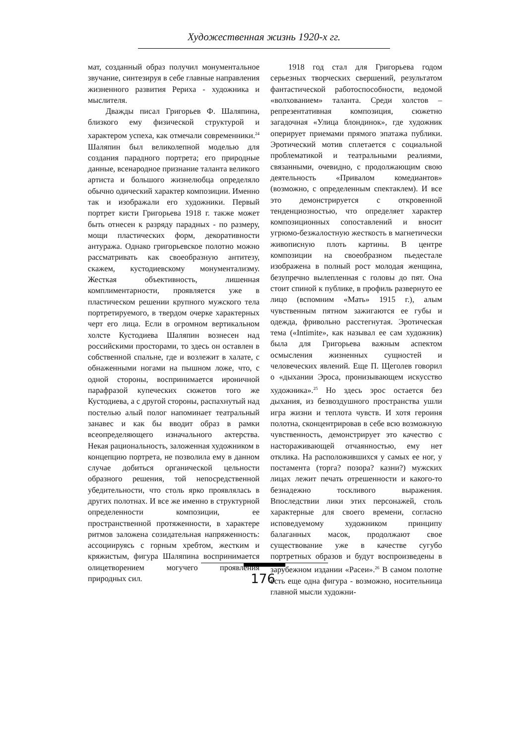Художественная жизнь 1920-х гг.
мат, созданный образ получил монументальное звучание, синтезируя в себе главные направления жизненного развития Рериха - художника и мыслителя.
Дважды писал Григорьев Ф. Шаляпина, близкого ему физической структурой и характером успеха, как отмечали современники.<sup>24</sup> Шаляпин был великолепной моделью для создания парадного портрета; его природные данные, всенародное признание таланта великого артиста и большого жизнелюбца определяло обычно одический характер композиции. Именно так и изображали его художники. Первый портрет кисти Григорьева 1918 г. также может быть отнесен к разряду парадных - по размеру, мощи пластических форм, декоративности антуража. Однако григорьевское полотно можно рассматривать как своеобразную антитезу, скажем, кустодиевскому монументализму. Жесткая объективность, лишенная комплиментарности, проявляется уже в пластическом решении крупного мужского тела портретируемого, в твердом очерке характерных черт его лица. Если в огромном вертикальном холсте Кустодиева Шаляпин вознесен над российскими просторами, то здесь он оставлен в собственной спальне, где и возлежит в халате, с обнаженными ногами на пышном ложе, что, с одной стороны, воспринимается ироничной парафразой купеческих сюжетов того же Кустодиева, а с другой стороны, распахнутый над постелью алый полог напоминает театральный занавес и как бы вводит образ в рамки всеопределяющего изначального актерства. Некая рациональность, заложенная художником в концепцию портрета, не позволила ему в данном случае добиться органической цельности образного решения, той непосредственной убедительности, что столь ярко проявлялась в других полотнах. И все же именно в структурной определенности композиции, ее пространственной протяженности, в характере ритмов заложена созидательная напряженность: ассоциируясь с горным хребтом, жестким и кряжистым, фигура Шаляпина воспринимается олицетворением могучего проявления природных сил.
1918 год стал для Григорьева годом серьезных творческих свершений, результатом фантастической работоспособности, ведомой «волхованием» таланта. Среди холстов – репрезентативная композиция, сюжетно загадочная «Улица блондинок», где художник оперирует приемами прямого эпатажа публики. Эротический мотив сплетается с социальной проблематикой и театральными реалиями, связанными, очевидно, с продолжающим свою деятельность «Привалом комедиантов» (возможно, с определенным спектаклем). И все это демонстрируется с откровенной тенденциозностью, что определяет характер композиционных сопоставлений и вносит угрюмо-безжалостную жесткость в магнетически живописную плоть картины. В центре композиции на своеобразном пьедестале изображена в полный рост молодая женщина, безупречно вылепленная с головы до пят. Она стоит спиной к публике, в профиль развернуто ее лицо (вспомним «Мать» 1915 г.), алым чувственным пятном зажигаются ее губы и одежда, фривольно расстегнутая. Эротическая тема («Intimite», как называл ее сам художник) была для Григорьева важным аспектом осмысления жизненных сущностей и человеческих явлений. Еще П. Щеголев говорил о «дыхании Эроса, пронизывающем искусство художника».<sup>25</sup> Но здесь эрос остается без дыхания, из безвоздушного пространства ушли игра жизни и теплота чувств. И хотя героиня полотна, сконцентрировав в себе всю возможную чувственность, демонстрирует это качество с настораживающей отчаянностью, ему нет отклика. На расположившихся у самых ее ног, у постамента (торга? позора? казни?) мужских лицах лежит печать отрешенности и какого-то безнадежно тоскливого выражения. Впоследствии лики этих персонажей, столь характерные для своего времени, согласно исповедуемому художником принципу балаганных масок, продолжают свое существование уже в качестве сугубо портретных образов и будут воспроизведены в зарубежном издании «Расеи».<sup>26</sup> В самом полотне есть еще одна фигура - возможно, носительница главной мысли художни-
176